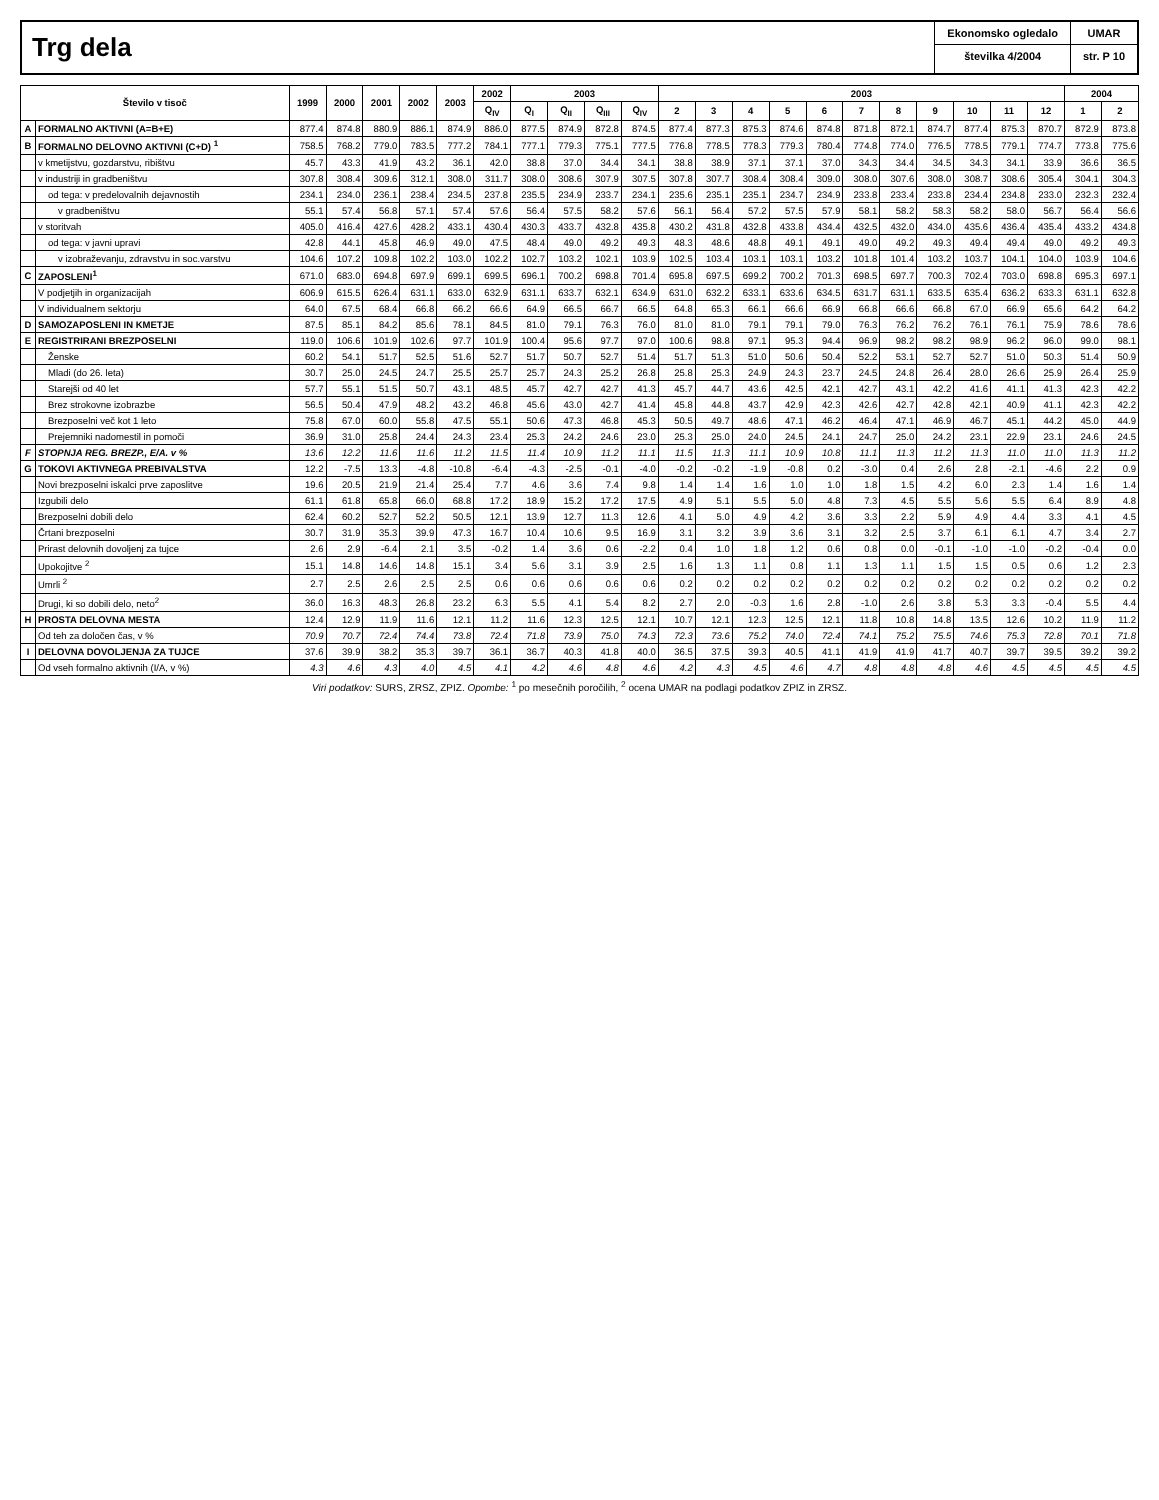Trg dela
Ekonomsko ogledalo
številka 4/2004
UMAR
str. P 10
| Število v tisoč | | 1999 | 2000 | 2001 | 2002 | 2003 | 2002 | 2003 | | | | 2003 | | | | | | | | | | | 2004 | |
| --- | --- | --- | --- | --- | --- | --- | --- | --- | --- | --- | --- | --- | --- | --- | --- | --- | --- | --- | --- | --- | --- | --- | --- | --- |
| | | | | | | | Q<sub>IV</sub> | Q<sub>I</sub> | Q<sub>II</sub> | Q<sub>III</sub> | Q<sub>IV</sub> | 2 | 3 | 4 | 5 | 6 | 7 | 8 | 9 | 10 | 11 | 12 | 1 | 2 |
| A | FORMALNO AKTIVNI (A=B+E) | 877.4 | 874.8 | 880.9 | 886.1 | 874.9 | 886.0 | 877.5 | 874.9 | 872.8 | 874.5 | 877.4 | 877.3 | 875.3 | 874.6 | 874.8 | 871.8 | 872.1 | 874.7 | 877.4 | 875.3 | 870.7 | 872.9 | 873.8 |
| B | FORMALNO DELOVNO AKTIVNI (C+D) <sup>1</sup> | 758.5 | 768.2 | 779.0 | 783.5 | 777.2 | 784.1 | 777.1 | 779.3 | 775.1 | 777.5 | 776.8 | 778.5 | 778.3 | 779.3 | 780.4 | 774.8 | 774.0 | 776.5 | 778.5 | 779.1 | 774.7 | 773.8 | 775.6 |
| | v kmetijstvu, gozdarstvu, ribištvu | 45.7 | 43.3 | 41.9 | 43.2 | 36.1 | 42.0 | 38.8 | 37.0 | 34.4 | 34.1 | 38.8 | 38.9 | 37.1 | 37.1 | 37.0 | 34.3 | 34.4 | 34.5 | 34.3 | 34.1 | 33.9 | 36.6 | 36.5 |
| | v industriji in gradbeništvu | 307.8 | 308.4 | 309.6 | 312.1 | 308.0 | 311.7 | 308.0 | 308.6 | 307.9 | 307.5 | 307.8 | 307.7 | 308.4 | 308.4 | 309.0 | 308.0 | 307.6 | 308.0 | 308.7 | 308.6 | 305.4 | 304.1 | 304.3 |
| | od tega: v predelovalnih dejavnostih | 234.1 | 234.0 | 236.1 | 238.4 | 234.5 | 237.8 | 235.5 | 234.9 | 233.7 | 234.1 | 235.6 | 235.1 | 235.1 | 234.7 | 234.9 | 233.8 | 233.4 | 233.8 | 234.4 | 234.8 | 233.0 | 232.3 | 232.4 |
| | v gradbeništvu | 55.1 | 57.4 | 56.8 | 57.1 | 57.4 | 57.6 | 56.4 | 57.5 | 58.2 | 57.6 | 56.1 | 56.4 | 57.2 | 57.5 | 57.9 | 58.1 | 58.2 | 58.3 | 58.2 | 58.0 | 56.7 | 56.4 | 56.6 |
| | v storitvah | 405.0 | 416.4 | 427.6 | 428.2 | 433.1 | 430.4 | 430.3 | 433.7 | 432.8 | 435.8 | 430.2 | 431.8 | 432.8 | 433.8 | 434.4 | 432.5 | 432.0 | 434.0 | 435.6 | 436.4 | 435.4 | 433.2 | 434.8 |
| | od tega: v javni upravi | 42.8 | 44.1 | 45.8 | 46.9 | 49.0 | 47.5 | 48.4 | 49.0 | 49.2 | 49.3 | 48.3 | 48.6 | 48.8 | 49.1 | 49.1 | 49.0 | 49.2 | 49.3 | 49.4 | 49.4 | 49.0 | 49.2 | 49.3 |
| | v izobraževanju, zdravstvu in soc.varstvu | 104.6 | 107.2 | 109.8 | 102.2 | 103.0 | 102.2 | 102.7 | 103.2 | 102.1 | 103.9 | 102.5 | 103.4 | 103.1 | 103.1 | 103.2 | 101.8 | 101.4 | 103.2 | 103.7 | 104.1 | 104.0 | 103.9 | 104.6 |
| C | ZAPOSLENI<sup>1</sup> | 671.0 | 683.0 | 694.8 | 697.9 | 699.1 | 699.5 | 696.1 | 700.2 | 698.8 | 701.4 | 695.8 | 697.5 | 699.2 | 700.2 | 701.3 | 698.5 | 697.7 | 700.3 | 702.4 | 703.0 | 698.8 | 695.3 | 697.1 |
| | V podjetjih in organizacijah | 606.9 | 615.5 | 626.4 | 631.1 | 633.0 | 632.9 | 631.1 | 633.7 | 632.1 | 634.9 | 631.0 | 632.2 | 633.1 | 633.6 | 634.5 | 631.7 | 631.1 | 633.5 | 635.4 | 636.2 | 633.3 | 631.1 | 632.8 |
| | V individualnem sektorju | 64.0 | 67.5 | 68.4 | 66.8 | 66.2 | 66.6 | 64.9 | 66.5 | 66.7 | 66.5 | 64.8 | 65.3 | 66.1 | 66.6 | 66.9 | 66.8 | 66.6 | 66.8 | 67.0 | 66.9 | 65.6 | 64.2 | 64.2 |
| D | SAMOZAPOSLENI IN KMETJE | 87.5 | 85.1 | 84.2 | 85.6 | 78.1 | 84.5 | 81.0 | 79.1 | 76.3 | 76.0 | 81.0 | 81.0 | 79.1 | 79.1 | 79.0 | 76.3 | 76.2 | 76.2 | 76.1 | 76.1 | 75.9 | 78.6 | 78.6 |
| E | REGISTRIRANI BREZPOSELNI | 119.0 | 106.6 | 101.9 | 102.6 | 97.7 | 101.9 | 100.4 | 95.6 | 97.7 | 97.0 | 100.6 | 98.8 | 97.1 | 95.3 | 94.4 | 96.9 | 98.2 | 98.2 | 98.9 | 96.2 | 96.0 | 99.0 | 98.1 |
| | Ženske | 60.2 | 54.1 | 51.7 | 52.5 | 51.6 | 52.7 | 51.7 | 50.7 | 52.7 | 51.4 | 51.7 | 51.3 | 51.0 | 50.6 | 50.4 | 52.2 | 53.1 | 52.7 | 52.7 | 51.0 | 50.3 | 51.4 | 50.9 |
| | Mladi (do 26. leta) | 30.7 | 25.0 | 24.5 | 24.7 | 25.5 | 25.7 | 25.7 | 24.3 | 25.2 | 26.8 | 25.8 | 25.3 | 24.9 | 24.3 | 23.7 | 24.5 | 24.8 | 26.4 | 28.0 | 26.6 | 25.9 | 26.4 | 25.9 |
| | Starejši od 40 let | 57.7 | 55.1 | 51.5 | 50.7 | 43.1 | 48.5 | 45.7 | 42.7 | 42.7 | 41.3 | 45.7 | 44.7 | 43.6 | 42.5 | 42.1 | 42.7 | 43.1 | 42.2 | 41.6 | 41.1 | 41.3 | 42.3 | 42.2 |
| | Brez strokovne izobrazbe | 56.5 | 50.4 | 47.9 | 48.2 | 43.2 | 46.8 | 45.6 | 43.0 | 42.7 | 41.4 | 45.8 | 44.8 | 43.7 | 42.9 | 42.3 | 42.6 | 42.7 | 42.8 | 42.1 | 40.9 | 41.1 | 42.3 | 42.2 |
| | Brezposelni več kot 1 leto | 75.8 | 67.0 | 60.0 | 55.8 | 47.5 | 55.1 | 50.6 | 47.3 | 46.8 | 45.3 | 50.5 | 49.7 | 48.6 | 47.1 | 46.2 | 46.4 | 47.1 | 46.9 | 46.7 | 45.1 | 44.2 | 45.0 | 44.9 |
| | Prejemniki nadomestil in pomoči | 36.9 | 31.0 | 25.8 | 24.4 | 24.3 | 23.4 | 25.3 | 24.2 | 24.6 | 23.0 | 25.3 | 25.0 | 24.0 | 24.5 | 24.1 | 24.7 | 25.0 | 24.2 | 23.1 | 22.9 | 23.1 | 24.6 | 24.5 |
| F | STOPNJA REG. BREZP., E/A. v % | 13.6 | 12.2 | 11.6 | 11.6 | 11.2 | 11.5 | 11.4 | 10.9 | 11.2 | 11.1 | 11.5 | 11.3 | 11.1 | 10.9 | 10.8 | 11.1 | 11.3 | 11.2 | 11.3 | 11.0 | 11.0 | 11.3 | 11.2 |
| G | TOKOVI AKTIVNEGA PREBIVALSTVA | 12.2 | -7.5 | 13.3 | -4.8 | -10.8 | -6.4 | -4.3 | -2.5 | -0.1 | -4.0 | -0.2 | -0.2 | -1.9 | -0.8 | 0.2 | -3.0 | 0.4 | 2.6 | 2.8 | -2.1 | -4.6 | 2.2 | 0.9 |
| | Novi brezposelni iskalci prve zaposlitve | 19.6 | 20.5 | 21.9 | 21.4 | 25.4 | 7.7 | 4.6 | 3.6 | 7.4 | 9.8 | 1.4 | 1.4 | 1.6 | 1.0 | 1.0 | 1.8 | 1.5 | 4.2 | 6.0 | 2.3 | 1.4 | 1.6 | 1.4 |
| | Izgubili delo | 61.1 | 61.8 | 65.8 | 66.0 | 68.8 | 17.2 | 18.9 | 15.2 | 17.2 | 17.5 | 4.9 | 5.1 | 5.5 | 5.0 | 4.8 | 7.3 | 4.5 | 5.5 | 5.6 | 5.5 | 6.4 | 8.9 | 4.8 |
| | Brezposelni dobili delo | 62.4 | 60.2 | 52.7 | 52.2 | 50.5 | 12.1 | 13.9 | 12.7 | 11.3 | 12.6 | 4.1 | 5.0 | 4.9 | 4.2 | 3.6 | 3.3 | 2.2 | 5.9 | 4.9 | 4.4 | 3.3 | 4.1 | 4.5 |
| | Črtani brezposelni | 30.7 | 31.9 | 35.3 | 39.9 | 47.3 | 16.7 | 10.4 | 10.6 | 9.5 | 16.9 | 3.1 | 3.2 | 3.9 | 3.6 | 3.1 | 3.2 | 2.5 | 3.7 | 6.1 | 6.1 | 4.7 | 3.4 | 2.7 |
| | Prirast delovnih dovoljenj za tujce | 2.6 | 2.9 | -6.4 | 2.1 | 3.5 | -0.2 | 1.4 | 3.6 | 0.6 | -2.2 | 0.4 | 1.0 | 1.8 | 1.2 | 0.6 | 0.8 | 0.0 | -0.1 | -1.0 | -1.0 | -0.2 | -0.4 | 0.0 |
| | Upokojitve <sup>2</sup> | 15.1 | 14.8 | 14.6 | 14.8 | 15.1 | 3.4 | 5.6 | 3.1 | 3.9 | 2.5 | 1.6 | 1.3 | 1.1 | 0.8 | 1.1 | 1.3 | 1.1 | 1.5 | 1.5 | 0.5 | 0.6 | 1.2 | 2.3 |
| | Umrli <sup>2</sup> | 2.7 | 2.5 | 2.6 | 2.5 | 2.5 | 0.6 | 0.6 | 0.6 | 0.6 | 0.6 | 0.2 | 0.2 | 0.2 | 0.2 | 0.2 | 0.2 | 0.2 | 0.2 | 0.2 | 0.2 | 0.2 | 0.2 | 0.2 |
| | Drugi, ki so dobili delo, neto<sup>2</sup> | 36.0 | 16.3 | 48.3 | 26.8 | 23.2 | 6.3 | 5.5 | 4.1 | 5.4 | 8.2 | 2.7 | 2.0 | -0.3 | 1.6 | 2.8 | -1.0 | 2.6 | 3.8 | 5.3 | 3.3 | -0.4 | 5.5 | 4.4 |
| H | PROSTA DELOVNA MESTA | 12.4 | 12.9 | 11.9 | 11.6 | 12.1 | 11.2 | 11.6 | 12.3 | 12.5 | 12.1 | 10.7 | 12.1 | 12.3 | 12.5 | 12.1 | 11.8 | 10.8 | 14.8 | 13.5 | 12.6 | 10.2 | 11.9 | 11.2 |
| | Od teh za določen čas, v % | 70.9 | 70.7 | 72.4 | 74.4 | 73.8 | 72.4 | 71.8 | 73.9 | 75.0 | 74.3 | 72.3 | 73.6 | 75.2 | 74.0 | 72.4 | 74.1 | 75.2 | 75.5 | 74.6 | 75.3 | 72.8 | 70.1 | 71.8 |
| I | DELOVNA DOVOLJENJA ZA TUJCE | 37.6 | 39.9 | 38.2 | 35.3 | 39.7 | 36.1 | 36.7 | 40.3 | 41.8 | 40.0 | 36.5 | 37.5 | 39.3 | 40.5 | 41.1 | 41.9 | 41.9 | 41.7 | 40.7 | 39.7 | 39.5 | 39.2 | 39.2 |
| | Od vseh formalno aktivnih (I/A, v %) | 4.3 | 4.6 | 4.3 | 4.0 | 4.5 | 4.1 | 4.2 | 4.6 | 4.8 | 4.6 | 4.2 | 4.3 | 4.5 | 4.6 | 4.7 | 4.8 | 4.8 | 4.8 | 4.6 | 4.5 | 4.5 | 4.5 | 4.5 |
Viri podatkov: SURS, ZRSZ, ZPIZ. Opombe: <sup>1</sup> po mesečnih poročilih, <sup>2</sup> ocena UMAR na podlagi podatkov ZPIZ in ZRSZ.